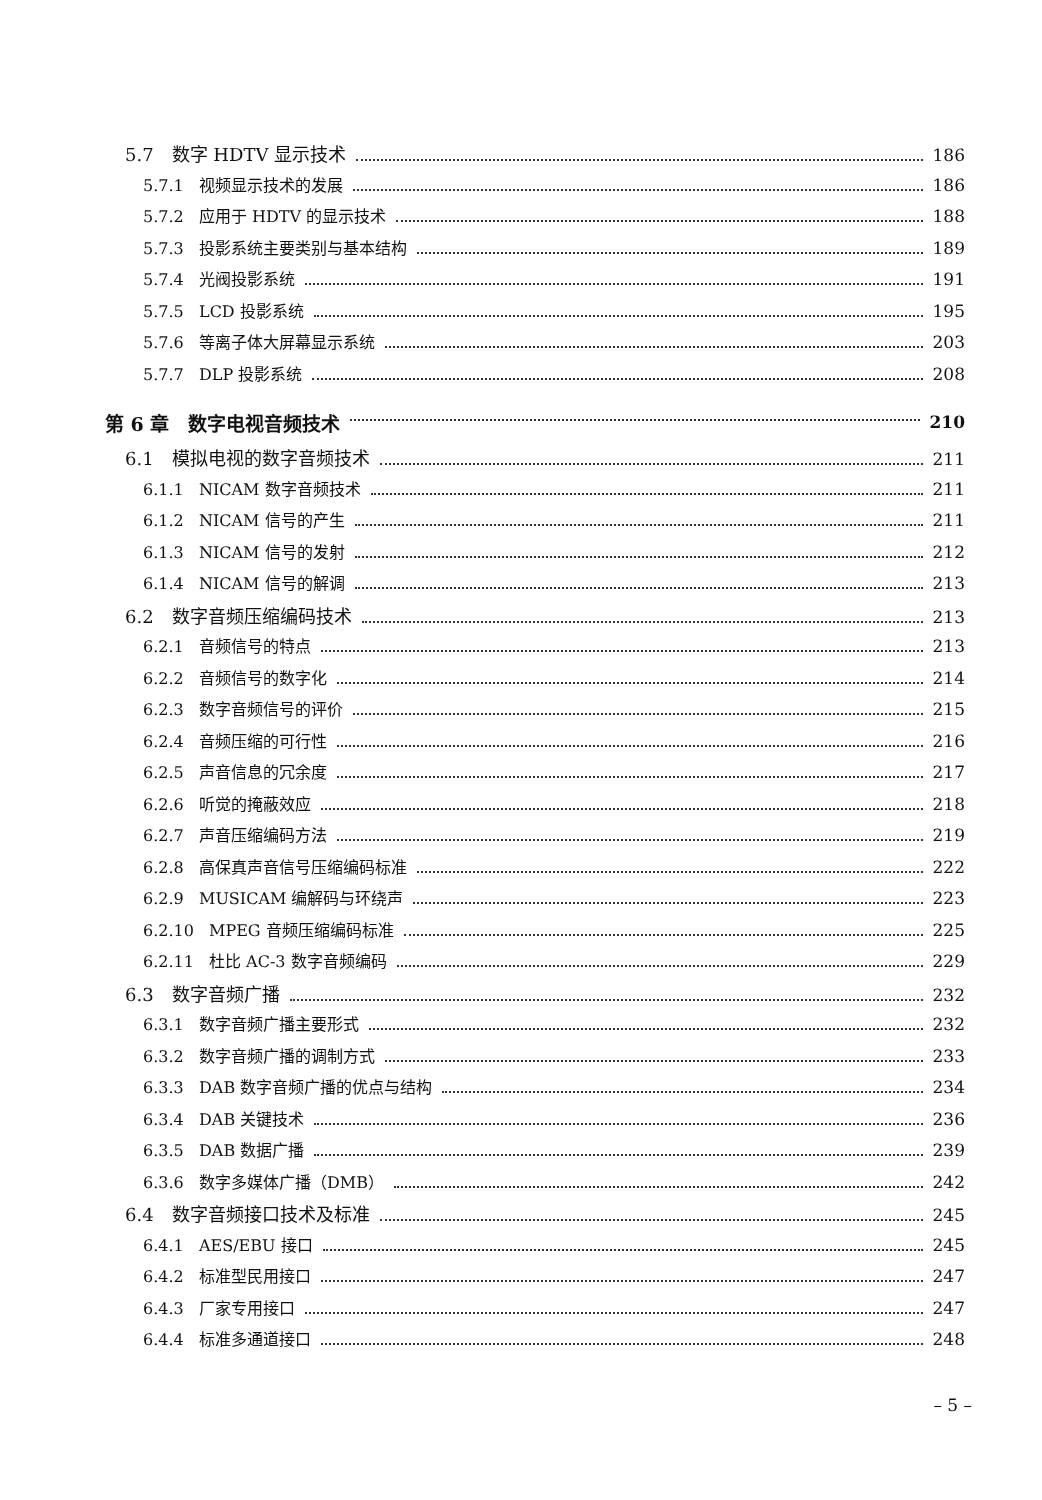5.7　数字 HDTV 显示技术 186
5.7.1 视频显示技术的发展 186
5.7.2 应用于 HDTV 的显示技术 188
5.7.3 投影系统主要类别与基本结构 189
5.7.4 光阀投影系统 191
5.7.5 LCD 投影系统 195
5.7.6 等离子体大屏幕显示系统 203
5.7.7 DLP 投影系统 208
第 6 章　数字电视音频技术 210
6.1　模拟电视的数字音频技术 211
6.1.1 NICAM 数字音频技术 211
6.1.2 NICAM 信号的产生 211
6.1.3 NICAM 信号的发射 212
6.1.4 NICAM 信号的解调 213
6.2　数字音频压缩编码技术 213
6.2.1 音频信号的特点 213
6.2.2 音频信号的数字化 214
6.2.3 数字音频信号的评价 215
6.2.4 音频压缩的可行性 216
6.2.5 声音信息的冗余度 217
6.2.6 听觉的掩蔽效应 218
6.2.7 声音压缩编码方法 219
6.2.8 高保真声音信号压缩编码标准 222
6.2.9 MUSICAM 编解码与环绕声 223
6.2.10 MPEG 音频压缩编码标准 225
6.2.11 杜比 AC-3 数字音频编码 229
6.3　数字音频广播 232
6.3.1 数字音频广播主要形式 232
6.3.2 数字音频广播的调制方式 233
6.3.3 DAB 数字音频广播的优点与结构 234
6.3.4 DAB 关键技术 236
6.3.5 DAB 数据广播 239
6.3.6 数字多媒体广播（DMB） 242
6.4　数字音频接口技术及标准 245
6.4.1 AES/EBU 接口 245
6.4.2 标准型民用接口 247
6.4.3 厂家专用接口 247
6.4.4 标准多通道接口 248
– 5 –